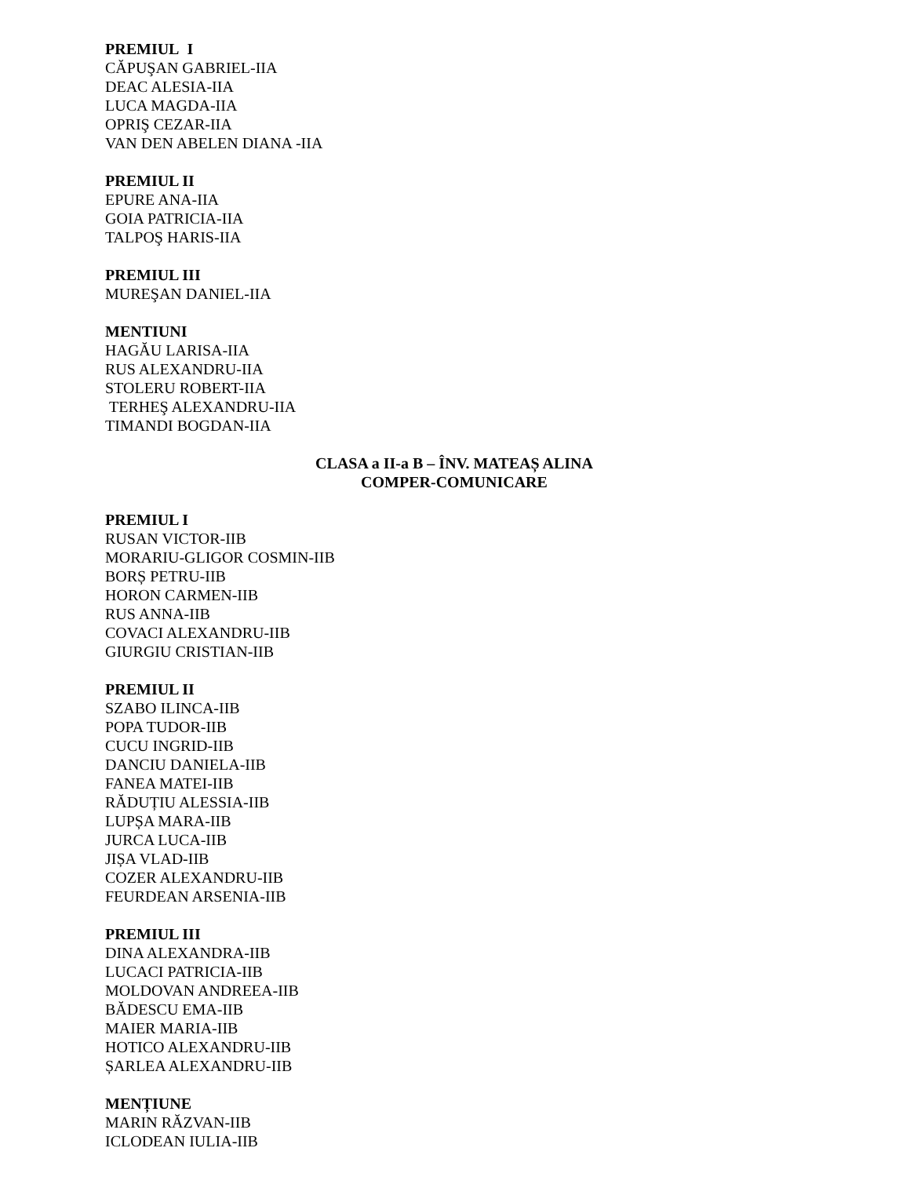PREMIUL I
CĂPUŞAN GABRIEL-IIA
DEAC ALESIA-IIA
LUCA MAGDA-IIA
OPRIŞ CEZAR-IIA
VAN DEN ABELEN DIANA -IIA
PREMIUL II
EPURE ANA-IIA
GOIA PATRICIA-IIA
TALPOŞ HARIS-IIA
PREMIUL III
MUREŞAN DANIEL-IIA
MENTIUNI
HAGĂU LARISA-IIA
RUS ALEXANDRU-IIA
STOLERU ROBERT-IIA
TERHEŞ ALEXANDRU-IIA
TIMANDI BOGDAN-IIA
CLASA a II-a B – ÎNV. MATEAȘ ALINA
COMPER-COMUNICARE
PREMIUL I
RUSAN VICTOR-IIB
MORARIU-GLIGOR COSMIN-IIB
BORȘ PETRU-IIB
HORON CARMEN-IIB
RUS ANNA-IIB
COVACI ALEXANDRU-IIB
GIURGIU CRISTIAN-IIB
PREMIUL II
SZABO ILINCA-IIB
POPA TUDOR-IIB
CUCU INGRID-IIB
DANCIU DANIELA-IIB
FANEA MATEI-IIB
RĂDUȚIU ALESSIA-IIB
LUPȘA MARA-IIB
JURCA LUCA-IIB
JIȘA VLAD-IIB
COZER ALEXANDRU-IIB
FEURDEAN ARSENIA-IIB
PREMIUL III
DINA ALEXANDRA-IIB
LUCACI PATRICIA-IIB
MOLDOVAN ANDREEA-IIB
BĂDESCU EMA-IIB
MAIER MARIA-IIB
HOTICO ALEXANDRU-IIB
ȘARLEA ALEXANDRU-IIB
MENȚIUNE
MARIN RĂZVAN-IIB
ICLODEAN IULIA-IIB